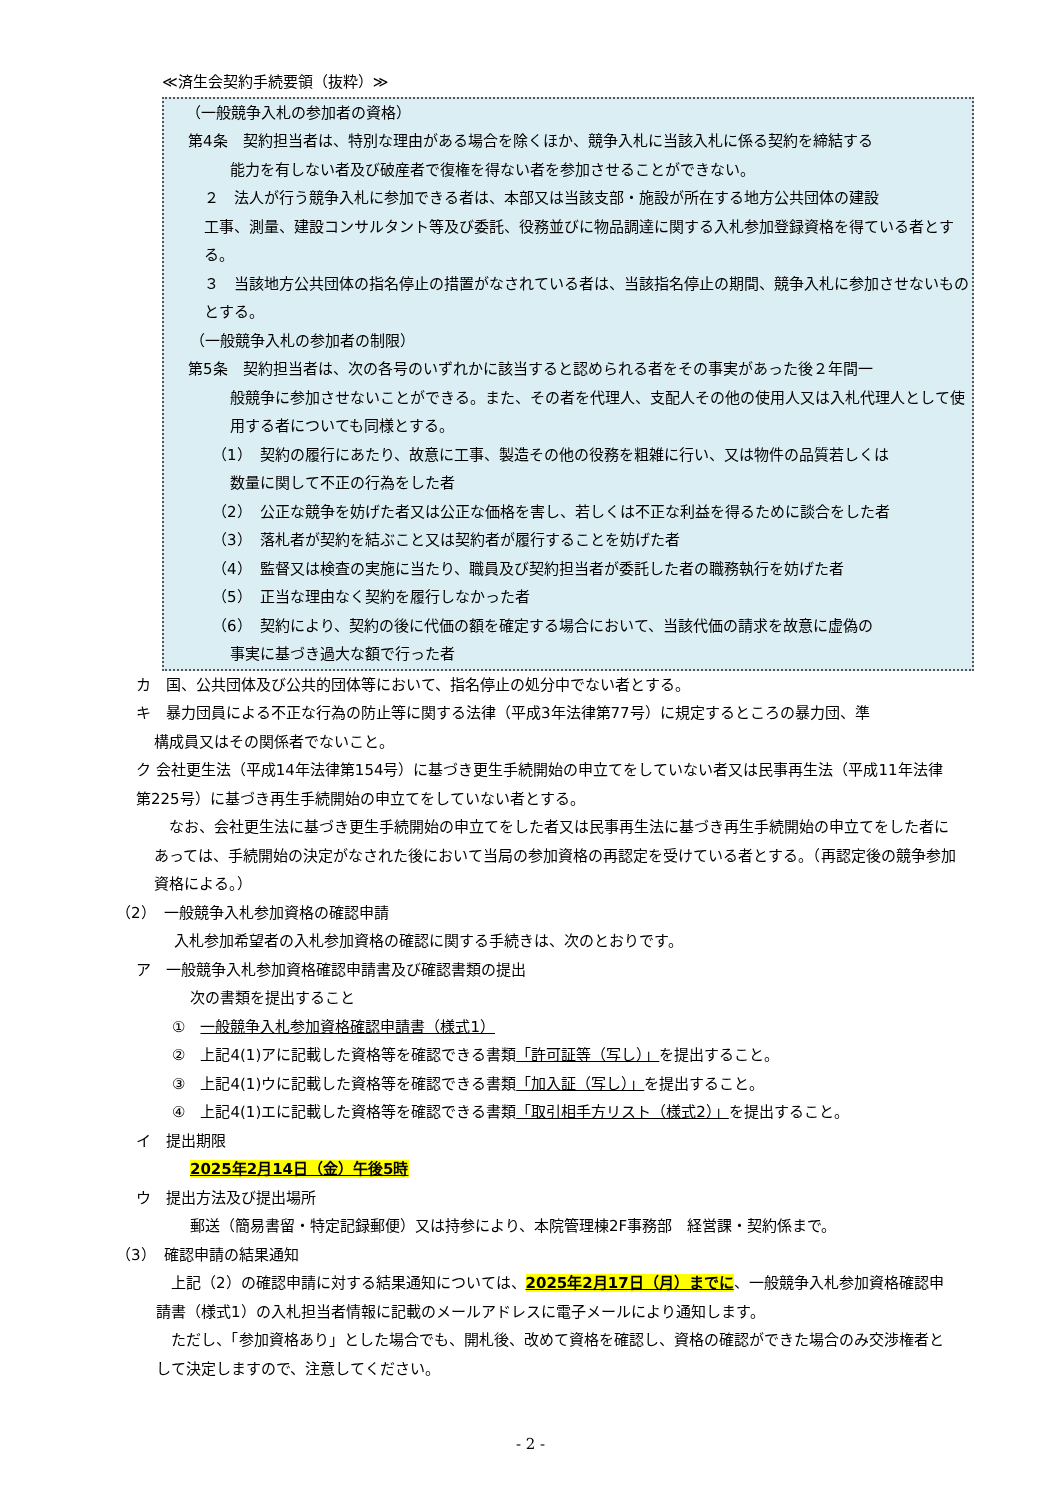≪済生会契約手続要領（抜粋）≫
（一般競争入札の参加者の資格）
第4条　契約担当者は、特別な理由がある場合を除くほか、競争入札に当該入札に係る契約を締結する
能力を有しない者及び破産者で復権を得ない者を参加させることができない。
２　法人が行う競争入札に参加できる者は、本部又は当該支部・施設が所在する地方公共団体の建設
工事、測量、建設コンサルタント等及び委託、役務並びに物品調達に関する入札参加登録資格を得ている者とする。
３　当該地方公共団体の指名停止の措置がなされている者は、当該指名停止の期間、競争入札に参加させないものとする。
（一般競争入札の参加者の制限）
第5条　契約担当者は、次の各号のいずれかに該当すると認められる者をその事実があった後２年間一
般競争に参加させないことができる。また、その者を代理人、支配人その他の使用人又は入札代理人として使用する者についても同様とする。
（1）　契約の履行にあたり、故意に工事、製造その他の役務を粗雑に行い、又は物件の品質若しくは
数量に関して不正の行為をした者
（2）　公正な競争を妨げた者又は公正な価格を害し、若しくは不正な利益を得るために談合をした者
（3）　落札者が契約を結ぶこと又は契約者が履行することを妨げた者
（4）　監督又は検査の実施に当たり、職員及び契約担当者が委託した者の職務執行を妨げた者
（5）　正当な理由なく契約を履行しなかった者
（6）　契約により、契約の後に代価の額を確定する場合において、当該代価の請求を故意に虚偽の
事実に基づき過大な額で行った者
カ　国、公共団体及び公共的団体等において、指名停止の処分中でない者とする。
キ　暴力団員による不正な行為の防止等に関する法律（平成3年法律第77号）に規定するところの暴力団、準
構成員又はその関係者でないこと。
ク 会社更生法（平成14年法律第154号）に基づき更生手続開始の申立てをしていない者又は民事再生法（平成11年法律第225号）に基づき再生手続開始の申立てをしていない者とする。
　なお、会社更生法に基づき更生手続開始の申立てをした者又は民事再生法に基づき再生手続開始の申立てをした者にあっては、手続開始の決定がなされた後において当局の参加資格の再認定を受けている者とする。（再認定後の競争参加資格による。）
（2）　一般競争入札参加資格の確認申請
入札参加希望者の入札参加資格の確認に関する手続きは、次のとおりです。
ア　一般競争入札参加資格確認申請書及び確認書類の提出
次の書類を提出すること
①　一般競争入札参加資格確認申請書（様式1）
②　上記4(1)アに記載した資格等を確認できる書類「許可証等（写し）」を提出すること。
③　上記4(1)ウに記載した資格等を確認できる書類「加入証（写し）」を提出すること。
④　上記4(1)エに記載した資格等を確認できる書類「取引相手方リスト（様式2）」を提出すること。
イ　提出期限
2025年2月14日（金）午後5時
ウ　提出方法及び提出場所
郵送（簡易書留・特定記録郵便）又は持参により、本院管理棟2F事務部　経営課・契約係まで。
（3）　確認申請の結果通知
　上記（2）の確認申請に対する結果通知については、2025年2月17日（月）までに、一般競争入札参加資格確認申請書（様式1）の入札担当者情報に記載のメールアドレスに電子メールにより通知します。
　ただし、「参加資格あり」とした場合でも、開札後、改めて資格を確認し、資格の確認ができた場合のみ交渉権者として決定しますので、注意してください。
- 2 -